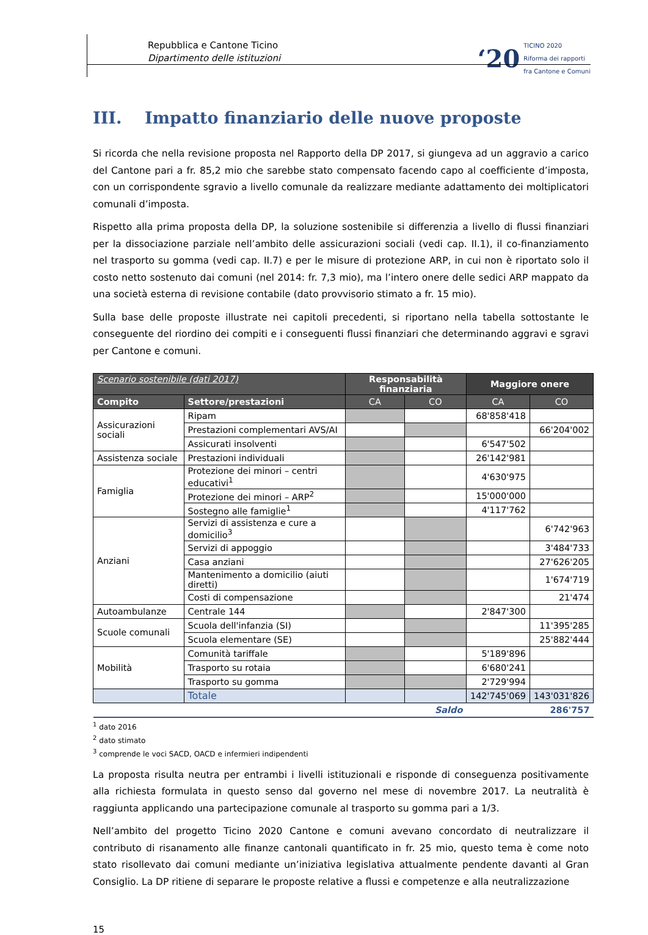Repubblica e Cantone Ticino
Dipartimento delle istituzioni
‘20
TICINO 2020
Riforma dei rapporti
fra Cantone e Comuni
III. Impatto finanziario delle nuove proposte
Si ricorda che nella revisione proposta nel Rapporto della DP 2017, si giungeva ad un aggravio a carico del Cantone pari a fr. 85,2 mio che sarebbe stato compensato facendo capo al coefficiente d’imposta, con un corrispondente sgravio a livello comunale da realizzare mediante adattamento dei moltiplicatori comunali d’imposta.
Rispetto alla prima proposta della DP, la soluzione sostenibile si differenzia a livello di flussi finanziari per la dissociazione parziale nell’ambito delle assicurazioni sociali (vedi cap. II.1), il co-finanziamento nel trasporto su gomma (vedi cap. II.7) e per le misure di protezione ARP, in cui non è riportato solo il costo netto sostenuto dai comuni (nel 2014: fr. 7,3 mio), ma l’intero onere delle sedici ARP mappato da una società esterna di revisione contabile (dato provvisorio stimato a fr. 15 mio).
Sulla base delle proposte illustrate nei capitoli precedenti, si riportano nella tabella sottostante le conseguente del riordino dei compiti e i conseguenti flussi finanziari che determinando aggravi e sgravi per Cantone e comuni.
| Scenario sostenibile (dati 2017) | | Responsabilità finanziaria | | Maggiore onere | |
| Compito | Settore/prestazioni | CA | CO | CA | CO |
| Assicurazioni sociali | Ripam | | | 68'858'418 | |
| | Prestazioni complementari AVS/AI | | | | 66'204'002 |
| | Assicurati insolventi | | | 6'547'502 | |
| Assistenza sociale | Prestazioni individuali | | | 26'142'981 | |
| Famiglia | Protezione dei minori – centri educativi<sup>1</sup> | | | 4'630'975 | |
| | Protezione dei minori – ARP<sup>2</sup> | | | 15'000'000 | |
| | Sostegno alle famiglie<sup>1</sup> | | | 4'117'762 | |
| Anziani | Servizi di assistenza e cure a domicilio<sup>3</sup> | | | | 6'742'963 |
| | Servizi di appoggio | | | | 3'484'733 |
| | Casa anziani | | | | 27'626'205 |
| | Mantenimento a domicilio (aiuti diretti) | | | | 1'674'719 |
| | Costi di compensazione | | | | 21'474 |
| Autoambulanze | Centrale 144 | | | 2'847'300 | |
| Scuole comunali | Scuola dell'infanzia (SI) | | | | 11'395'285 |
| | Scuola elementare (SE) | | | | 25'882'444 |
| Mobilità | Comunità tariffale | | | 5'189'896 | |
| | Trasporto su rotaia | | | 6'680'241 | |
| | Trasporto su gomma | | | 2'729'994 | |
| | Totale | | | 142'745'069 | 143'031'826 |
| Saldo | | | | 286'757 | |
<sup>1</sup> dato 2016
<sup>2</sup> dato stimato
<sup>3</sup> comprende le voci SACD, OACD e infermieri indipendenti
La proposta risulta neutra per entrambi i livelli istituzionali e risponde di conseguenza positivamente alla richiesta formulata in questo senso dal governo nel mese di novembre 2017. La neutralità è raggiunta applicando una partecipazione comunale al trasporto su gomma pari a 1/3.
Nell’ambito del progetto Ticino 2020 Cantone e comuni avevano concordato di neutralizzare il contributo di risanamento alle finanze cantonali quantificato in fr. 25 mio, questo tema è come noto stato risollevato dai comuni mediante un’iniziativa legislativa attualmente pendente davanti al Gran Consiglio. La DP ritiene di separare le proposte relative a flussi e competenze e alla neutralizzazione
15